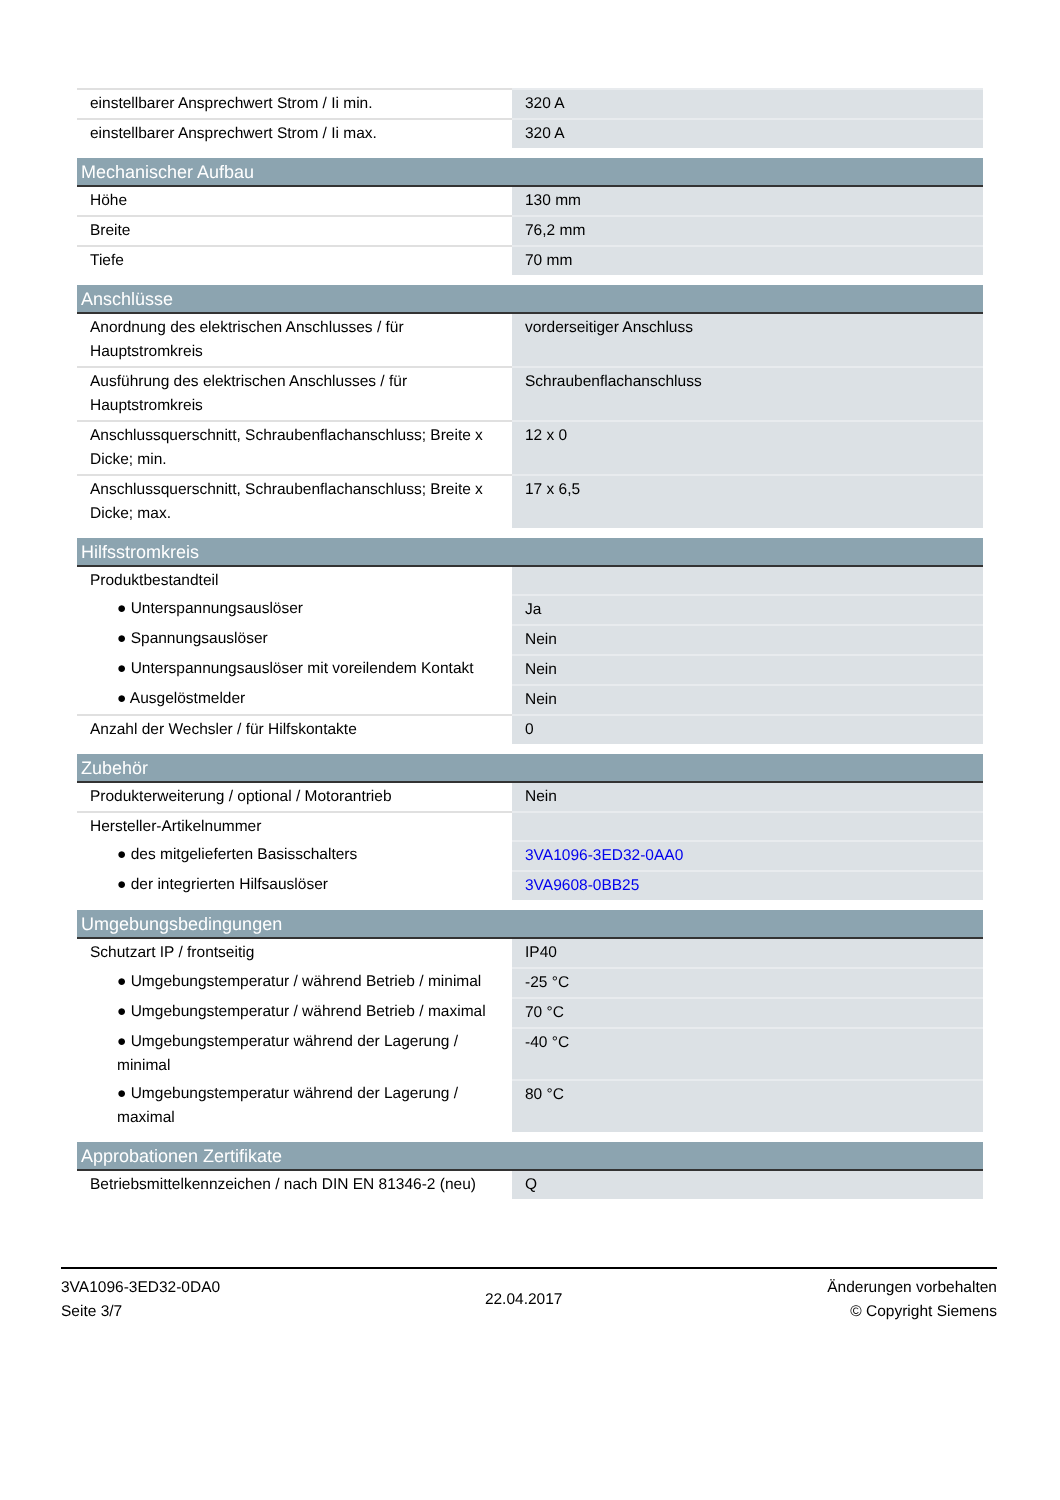| einstellbarer Ansprechwert Strom / Ii min. | 320 A |
| einstellbarer Ansprechwert Strom / Ii max. | 320 A |
| Mechanischer Aufbau | |
| Höhe | 130 mm |
| Breite | 76,2 mm |
| Tiefe | 70 mm |
| Anschlüsse | |
| Anordnung des elektrischen Anschlusses / für Hauptstromkreis | vorderseitiger Anschluss |
| Ausführung des elektrischen Anschlusses / für Hauptstromkreis | Schraubenflachanschluss |
| Anschlussquerschnitt, Schraubenflachanschluss; Breite x Dicke; min. | 12 x 0 |
| Anschlussquerschnitt, Schraubenflachanschluss; Breite x Dicke; max. | 17 x 6,5 |
| Hilfsstromkreis | |
| Produktbestandteil | |
| ● Unterspannungsauslöser | Ja |
| ● Spannungsauslöser | Nein |
| ● Unterspannungsauslöser mit voreilendem Kontakt | Nein |
| ● Ausgelöstmelder | Nein |
| Anzahl der Wechsler / für Hilfskontakte | 0 |
| Zubehör | |
| Produkterweiterung / optional / Motorantrieb | Nein |
| Hersteller-Artikelnummer | |
| ● des mitgelieferten Basisschalters | 3VA1096-3ED32-0AA0 |
| ● der integrierten Hilfsauslöser | 3VA9608-0BB25 |
| Umgebungsbedingungen | |
| Schutzart IP / frontseitig | IP40 |
| ● Umgebungstemperatur / während Betrieb / minimal | -25 °C |
| ● Umgebungstemperatur / während Betrieb / maximal | 70 °C |
| ● Umgebungstemperatur während der Lagerung / minimal | -40 °C |
| ● Umgebungstemperatur während der Lagerung / maximal | 80 °C |
| Approbationen Zertifikate | |
| Betriebsmittelkennzeichen / nach DIN EN 81346-2 (neu) | Q |
3VA1096-3ED32-0DA0
Seite 3/7
22.04.2017
Änderungen vorbehalten
© Copyright Siemens